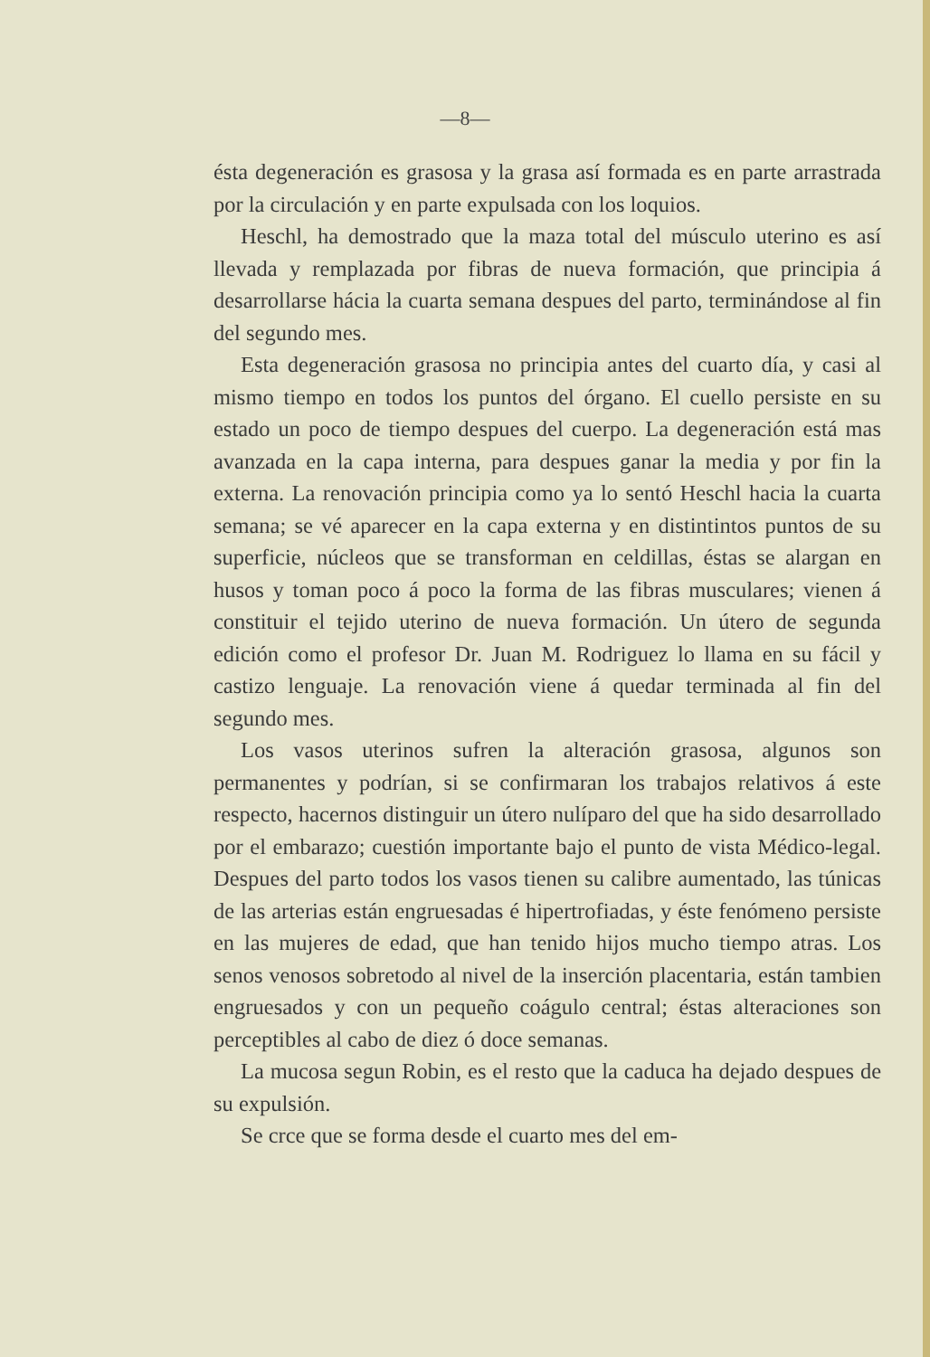—8—
ésta degeneración es grasosa y la grasa así formada es en parte arrastrada por la circulación y en parte expulsada con los loquios.
Heschl, ha demostrado que la maza total del músculo uterino es así llevada y remplazada por fibras de nueva formación, que principia á desarrollarse hácia la cuarta semana despues del parto, terminándose al fin del segundo mes.
Esta degeneración grasosa no principia antes del cuarto día, y casi al mismo tiempo en todos los puntos del órgano. El cuello persiste en su estado un poco de tiempo despues del cuerpo. La degeneración está mas avanzada en la capa interna, para despues ganar la media y por fin la externa. La renovación principia como ya lo sentó Heschl hacia la cuarta semana; se vé aparecer en la capa externa y en distintintos puntos de su superficie, núcleos que se transforman en celdillas, éstas se alargan en husos y toman poco á poco la forma de las fibras musculares; vienen á constituir el tejido uterino de nueva formación. Un útero de segunda edición como el profesor Dr. Juan M. Rodriguez lo llama en su fácil y castizo lenguaje. La renovación viene á quedar terminada al fin del segundo mes.
Los vasos uterinos sufren la alteración grasosa, algunos son permanentes y podrían, si se confirmaran los trabajos relativos á este respecto, hacernos distinguir un útero nulíparo del que ha sido desarrollado por el embarazo; cuestión importante bajo el punto de vista Médico-legal. Despues del parto todos los vasos tienen su calibre aumentado, las túnicas de las arterias están engruesadas é hipertrofiadas, y éste fenómeno persiste en las mujeres de edad, que han tenido hijos mucho tiempo atras. Los senos venosos sobretodo al nivel de la inserción placentaria, están tambien engruesados y con un pequeño coágulo central; éstas alteraciones son perceptibles al cabo de diez ó doce semanas.
La mucosa segun Robin, es el resto que la caduca ha dejado despues de su expulsión.
Se crce que se forma desde el cuarto mes del em-